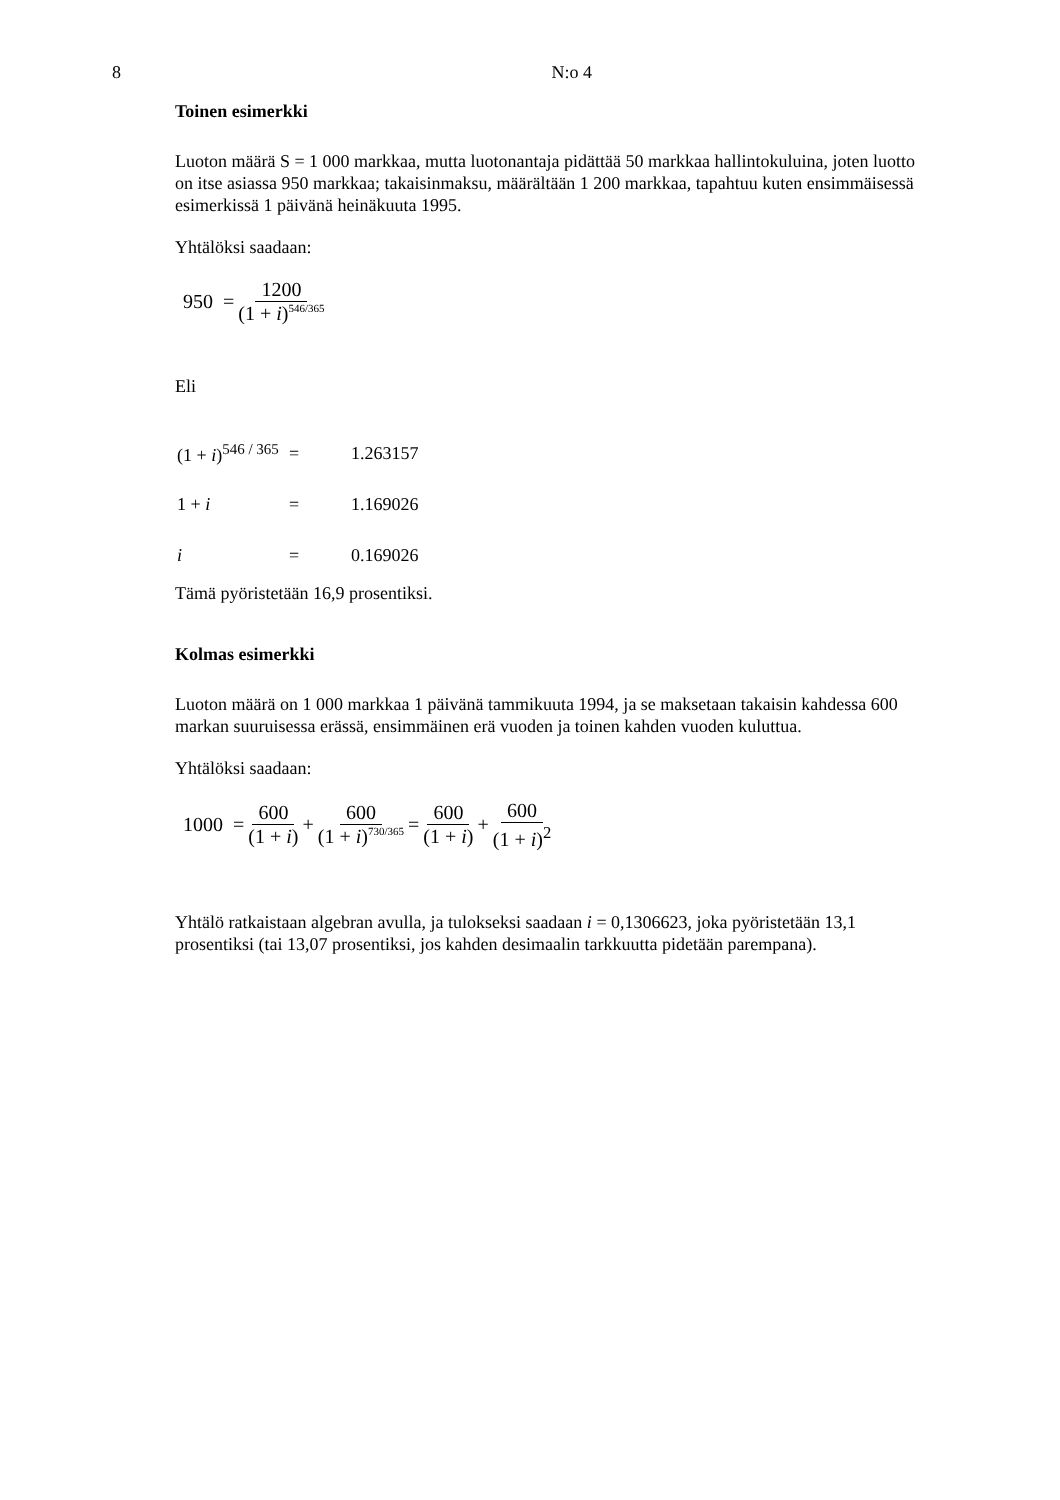8 N:o 4
Toinen esimerkki
Luoton määrä S = 1 000 markkaa, mutta luotonantaja pidättää 50 markkaa hallintokuluina, joten luotto on itse asiassa 950 markkaa; takaisinmaksu, määrältään 1 200 markkaa, tapahtuu kuten ensimmäisessä esimerkissä 1 päivänä heinäkuuta 1995.
Yhtälöksi saadaan:
950 = 1200 (1 + i)<sup>546/365</sup>
Eli
| (1 + i )<sup>546 / 365</sup> | = | 1.263157 |
| 1 + i | = | 1.169026 |
| i | = | 0.169026 |
Tämä pyöristetään 16,9 prosentiksi.
Kolmas esimerkki
Luoton määrä on 1 000 markkaa 1 päivänä tammikuuta 1994, ja se maksetaan takaisin kahdessa 600 markan suuruisessa erässä, ensimmäinen erä vuoden ja toinen kahden vuoden kuluttua.
Yhtälöksi saadaan:
1000 = 600 (1 + i) + 600 (1 + i)<sup>730/365</sup> = 600 (1 + i) + 600 (1 + i)<sup>2</sup>
Yhtälö ratkaistaan algebran avulla, ja tulokseksi saadaan i = 0,1306623, joka pyöristetään 13,1 prosentiksi (tai 13,07 prosentiksi, jos kahden desimaalin tarkkuutta pidetään parempana).